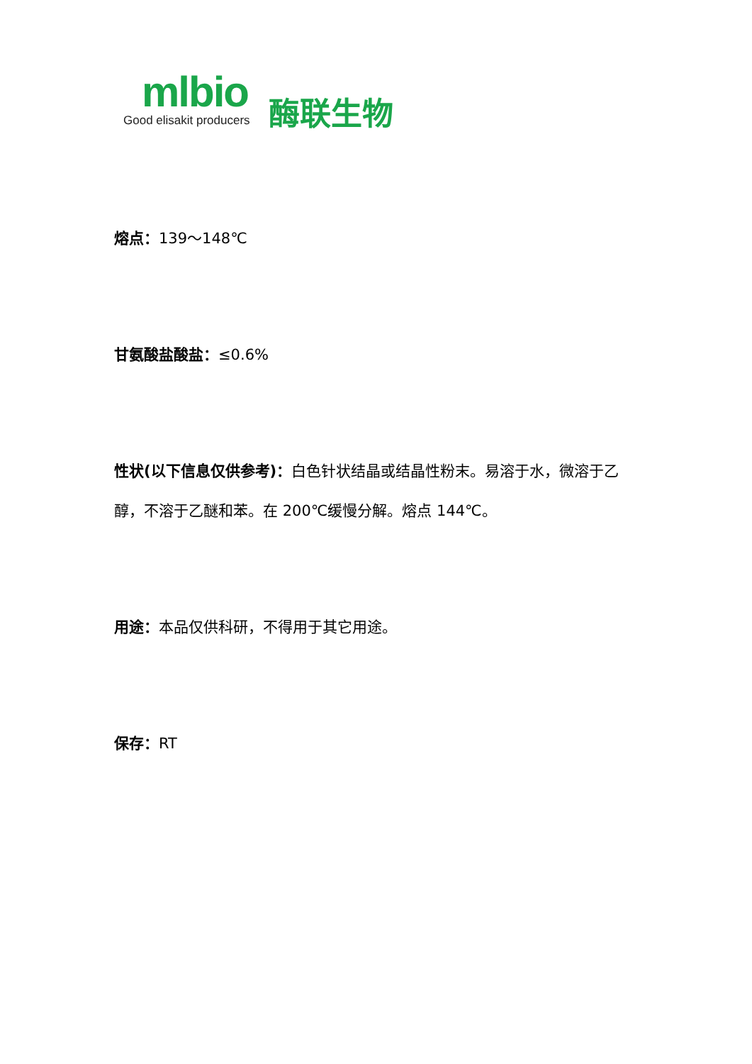mlbio
Good elisakit producers
酶联生物
熔点：139～148℃
甘氨酸盐酸盐：≤0.6%
性状(以下信息仅供参考)：白色针状结晶或结晶性粉末。易溶于水，微溶于乙醇，不溶于乙醚和苯。在 200℃缓慢分解。熔点 144℃。
用途：本品仅供科研，不得用于其它用途。
保存：RT